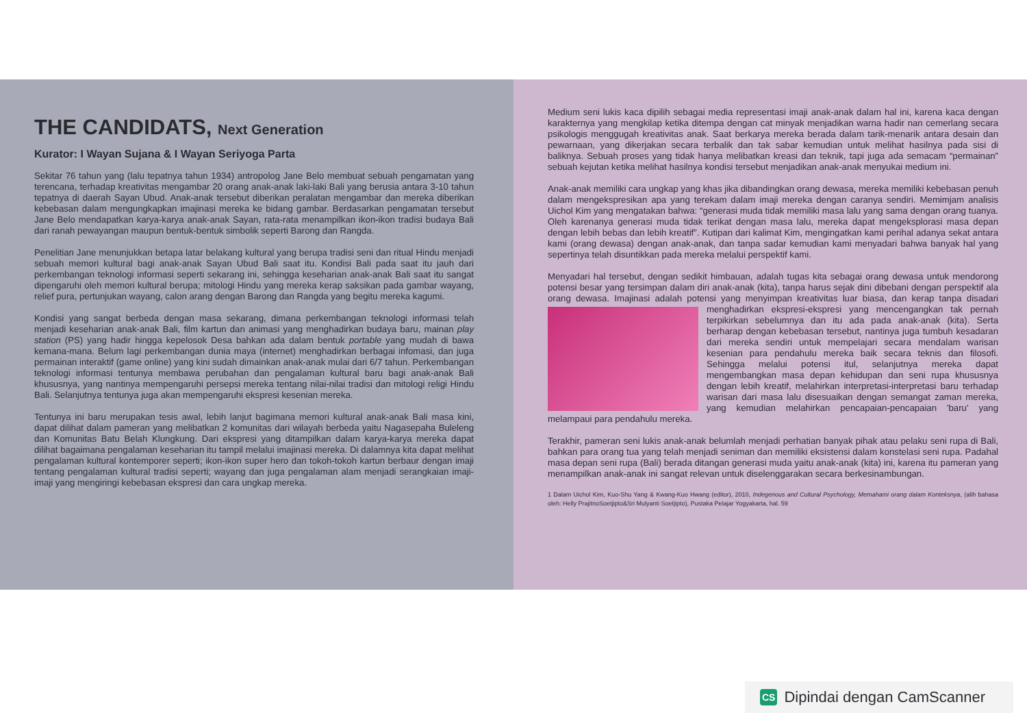THE CANDIDATS, Next Generation
Kurator: I Wayan Sujana & I Wayan Seriyoga Parta
Sekitar 76 tahun yang (lalu tepatnya tahun 1934) antropolog Jane Belo membuat sebuah pengamatan yang terencana, terhadap kreativitas mengambar 20 orang anak-anak laki-laki Bali yang berusia antara 3-10 tahun tepatnya di daerah Sayan Ubud. Anak-anak tersebut diberikan peralatan mengambar dan mereka diberikan kebebasan dalam mengungkapkan imajinasi mereka ke bidang gambar. Berdasarkan pengamatan tersebut Jane Belo mendapatkan karya-karya anak-anak Sayan, rata-rata menampilkan ikon-ikon tradisi budaya Bali dari ranah pewayangan maupun bentuk-bentuk simbolik seperti Barong dan Rangda.
Penelitian Jane menunjukkan betapa latar belakang kultural yang berupa tradisi seni dan ritual Hindu menjadi sebuah memori kultural bagi anak-anak Sayan Ubud Bali saat itu. Kondisi Bali pada saat itu jauh dari perkembangan teknologi informasi seperti sekarang ini, sehingga keseharian anak-anak Bali saat itu sangat dipengaruhi oleh memori kultural berupa; mitologi Hindu yang mereka kerap saksikan pada gambar wayang, relief pura, pertunjukan wayang, calon arang dengan Barong dan Rangda yang begitu mereka kagumi.
Kondisi yang sangat berbeda dengan masa sekarang, dimana perkembangan teknologi informasi telah menjadi keseharian anak-anak Bali, film kartun dan animasi yang menghadirkan budaya baru, mainan play station (PS) yang hadir hingga kepelosok Desa bahkan ada dalam bentuk portable yang mudah di bawa kemana-mana. Belum lagi perkembangan dunia maya (internet) menghadirkan berbagai infomasi, dan juga permainan interaktif (game online) yang kini sudah dimainkan anak-anak mulai dari 6/7 tahun. Perkembangan teknologi informasi tentunya membawa perubahan dan pengalaman kultural baru bagi anak-anak Bali khususnya, yang nantinya mempengaruhi persepsi mereka tentang nilai-nilai tradisi dan mitologi religi Hindu Bali. Selanjutnya tentunya juga akan mempengaruhi ekspresi kesenian mereka.
Tentunya ini baru merupakan tesis awal, lebih lanjut bagimana memori kultural anak-anak Bali masa kini, dapat dilihat dalam pameran yang melibatkan 2 komunitas dari wilayah berbeda yaitu Nagasepaha Buleleng dan Komunitas Batu Belah Klungkung. Dari ekspresi yang ditampilkan dalam karya-karya mereka dapat dilihat bagaimana pengalaman keseharian itu tampil melalui imajinasi mereka. Di dalamnya kita dapat melihat pengalaman kultural kontemporer seperti; ikon-ikon super hero dan tokoh-tokoh kartun berbaur dengan imaji tentang pengalaman kultural tradisi seperti; wayang dan juga pengalaman alam menjadi serangkaian imaji-imaji yang mengiringi kebebasan ekspresi dan cara ungkap mereka.
Medium seni lukis kaca dipilih sebagai media representasi imaji anak-anak dalam hal ini, karena kaca dengan karakternya yang mengkilap ketika ditempa dengan cat minyak menjadikan warna hadir nan cemerlang secara psikologis menggugah kreativitas anak. Saat berkarya mereka berada dalam tarik-menarik antara desain dan pewarnaan, yang dikerjakan secara terbalik dan tak sabar kemudian untuk melihat hasilnya pada sisi di baliknya. Sebuah proses yang tidak hanya melibatkan kreasi dan teknik, tapi juga ada semacam “permainan” sebuah kejutan ketika melihat hasilnya kondisi tersebut menjadikan anak-anak menyukai medium ini.
Anak-anak memiliki cara ungkap yang khas jika dibandingkan orang dewasa, mereka memiliki kebebasan penuh dalam mengekspresikan apa yang terekam dalam imaji mereka dengan caranya sendiri. Memimjam analisis Uichol Kim yang mengatakan bahwa: “generasi muda tidak memiliki masa lalu yang sama dengan orang tuanya. Oleh karenanya generasi muda tidak terikat dengan masa lalu, mereka dapat mengeksplorasi masa depan dengan lebih bebas dan lebih kreatif”. Kutipan dari kalimat Kim, mengingatkan kami perihal adanya sekat antara kami (orang dewasa) dengan anak-anak, dan tanpa sadar kemudian kami menyadari bahwa banyak hal yang sepertinya telah disuntikkan pada mereka melalui perspektif kami.
Menyadari hal tersebut, dengan sedikit himbauan, adalah tugas kita sebagai orang dewasa untuk mendorong potensi besar yang tersimpan dalam diri anak-anak (kita), tanpa harus sejak dini dibebani dengan perspektif ala orang dewasa. Imajinasi adalah potensi yang menyimpan kreativitas luar biasa, dan kerap tanpa disadari menghadirkan ekspresi-ekspresi yang mencengangkan tak pernah terpikirkan sebelumnya dan itu ada pada anak-anak (kita). Serta berharap dengan kebebasan tersebut, nantinya juga tumbuh kesadaran dari mereka sendiri untuk mempelajari secara mendalam warisan kesenian para pendahulu mereka baik secara teknis dan filosofi. Sehingga melalui potensi itul, selanjutnya mereka dapat mengembangkan masa depan kehidupan dan seni rupa khususnya dengan lebih kreatif, melahirkan interpretasi-interpretasi baru terhadap warisan dari masa lalu disesuaikan dengan semangat zaman mereka, yang kemudian melahirkan pencapaian-pencapaian 'baru' yang melampaui para pendahulu mereka.
Terakhir, pameran seni lukis anak-anak belumlah menjadi perhatian banyak pihak atau pelaku seni rupa di Bali, bahkan para orang tua yang telah menjadi seniman dan memiliki eksistensi dalam konstelasi seni rupa. Padahal masa depan seni rupa (Bali) berada ditangan generasi muda yaitu anak-anak (kita) ini, karena itu pameran yang menampilkan anak-anak ini sangat relevan untuk diselenggarakan secara berkesinambungan.
1 Dalam Uichol Kim, Kuo-Shu Yang & Kwang-Kuo Hwang (editor), 2010, Indegenous and Cultural Psychology, Memahami orang dalam Konteksnya, (alih bahasa oleh: Helly PrajitnoSoetjipto&Sri Mulyanti Soetjipto), Pustaka Pelajar Yogyakarta, hal. 59
CS Dipindai dengan CamScanner